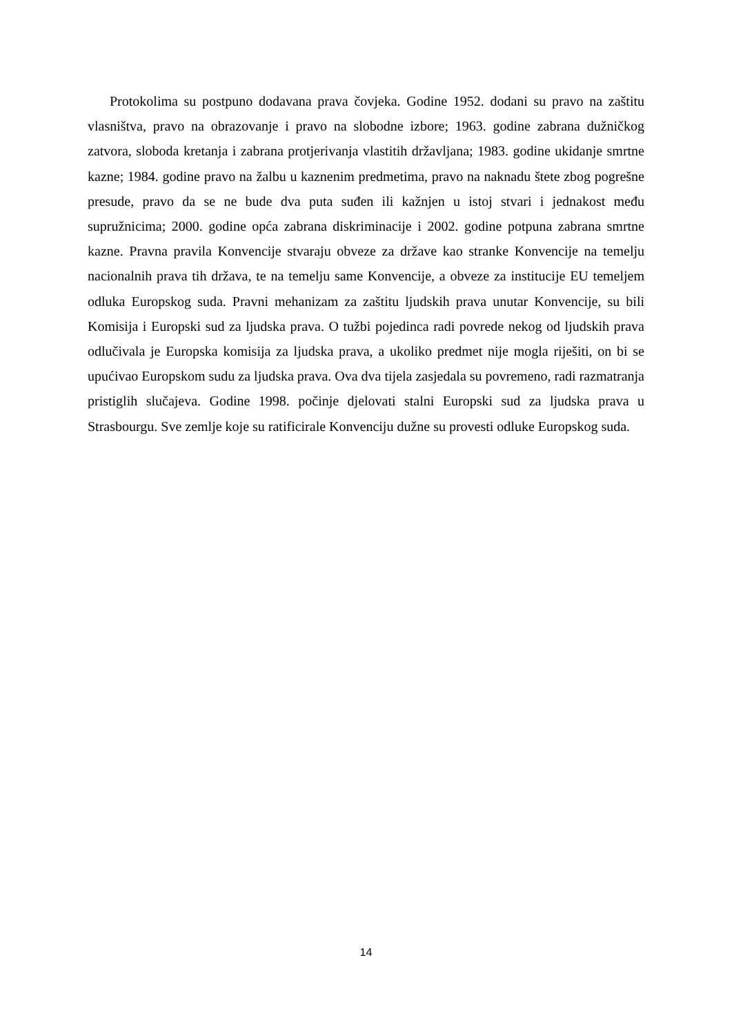Protokolima su postpuno dodavana prava čovjeka. Godine 1952. dodani su pravo na zaštitu vlasništva, pravo na obrazovanje i pravo na slobodne izbore; 1963. godine zabrana dužničkog zatvora, sloboda kretanja i zabrana protjerivanja vlastitih državljana; 1983. godine ukidanje smrtne kazne; 1984. godine pravo na žalbu u kaznenim predmetima, pravo na naknadu štete zbog pogrešne presude, pravo da se ne bude dva puta suđen ili kažnjen u istoj stvari i jednakost među supružnicima; 2000. godine opća zabrana diskriminacije i 2002. godine potpuna zabrana smrtne kazne. Pravna pravila Konvencije stvaraju obveze za države kao stranke Konvencije na temelju nacionalnih prava tih država, te na temelju same Konvencije, a obveze za institucije EU temeljem odluka Europskog suda. Pravni mehanizam za zaštitu ljudskih prava unutar Konvencije, su bili Komisija i Europski sud za ljudska prava. O tužbi pojedinca radi povrede nekog od ljudskih prava odlučivala je Europska komisija za ljudska prava, a ukoliko predmet nije mogla riješiti, on bi se upućivao Europskom sudu za ljudska prava. Ova dva tijela zasjedala su povremeno, radi razmatranja pristiglih slučajeva. Godine 1998. počinje djelovati stalni Europski sud za ljudska prava u Strasbourgu. Sve zemlje koje su ratificirale Konvenciju dužne su provesti odluke Europskog suda.
14